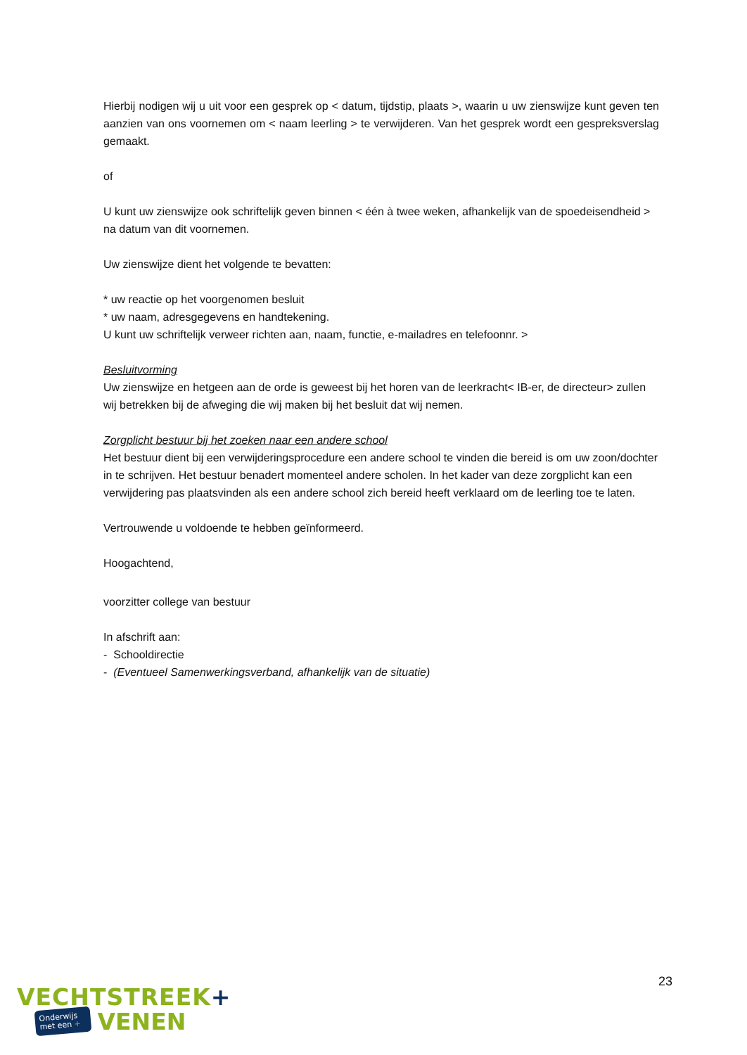Hierbij nodigen wij u uit voor een gesprek op < datum, tijdstip, plaats >, waarin u uw zienswijze kunt geven ten aanzien van ons voornemen om < naam leerling > te verwijderen. Van het gesprek wordt een gespreksverslag gemaakt.
of
U kunt uw zienswijze ook schriftelijk geven binnen < één à twee weken, afhankelijk van de spoedeisendheid > na datum van dit voornemen.
Uw zienswijze dient het volgende te bevatten:
* uw reactie op het voorgenomen besluit
* uw naam, adresgegevens en handtekening.
U kunt uw schriftelijk verweer richten aan, naam, functie, e-mailadres en telefoonnr. >
Besluitvorming
Uw zienswijze en hetgeen aan de orde is geweest bij het horen van de leerkracht< IB-er, de directeur> zullen wij betrekken bij de afweging die wij maken bij het besluit dat wij nemen.
Zorgplicht bestuur bij het zoeken naar een andere school
Het bestuur dient bij een verwijderingsprocedure een andere school te vinden die bereid is om uw zoon/dochter in te schrijven. Het bestuur benadert momenteel andere scholen. In het kader van deze zorgplicht kan een verwijdering pas plaatsvinden als een andere school zich bereid heeft verklaard om de leerling toe te laten.
Vertrouwende u voldoende te hebben geïnformeerd.
Hoogachtend,
voorzitter college van bestuur
In afschrift aan:
- Schooldirectie
- (Eventueel Samenwerkingsverband, afhankelijk van de situatie)
23
VECHTSTREEK+
Onderwijs
met een +
VENEN